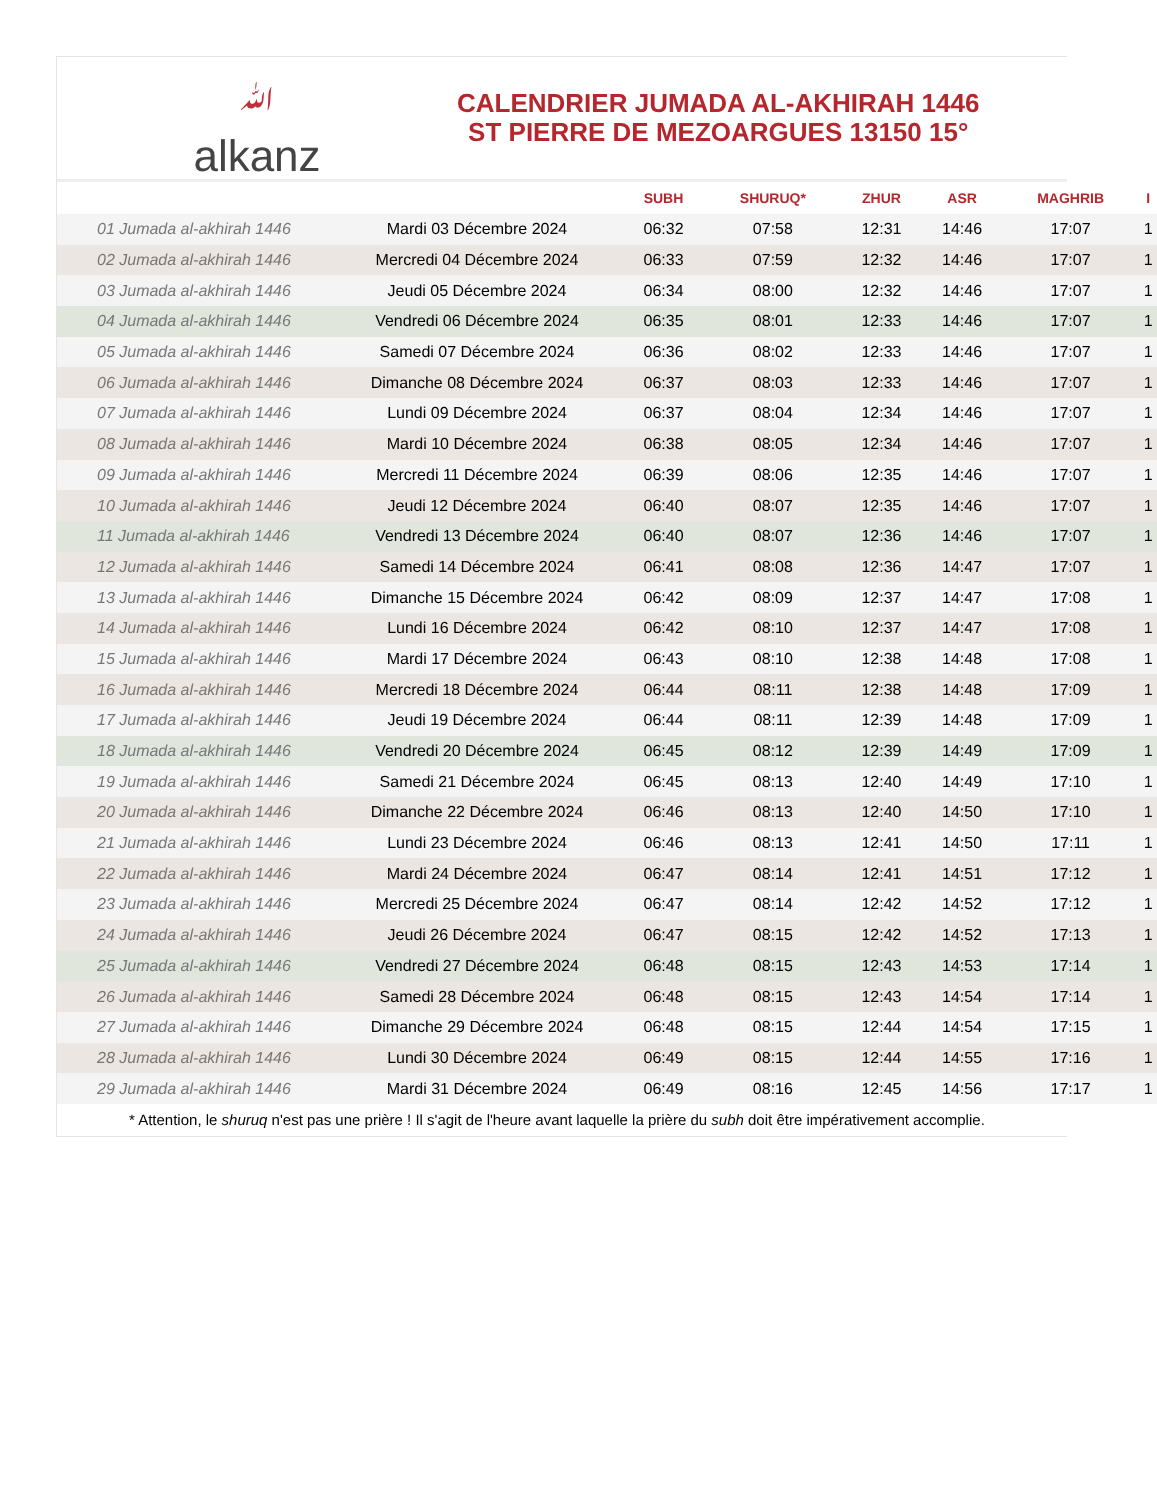ﷲalkanz
CALENDRIER JUMADA AL-AKHIRAH 1446
ST PIERRE DE MEZOARGUES 13150 15°
| | | SUBH | SHURUQ* | ZHUR | ASR | MAGHRIB | I |
| --- | --- | --- | --- | --- | --- | --- | --- |
| 01 Jumada al-akhirah 1446 | Mardi 03 Décembre 2024 | 06:32 | 07:58 | 12:31 | 14:46 | 17:07 | 1 |
| 02 Jumada al-akhirah 1446 | Mercredi 04 Décembre 2024 | 06:33 | 07:59 | 12:32 | 14:46 | 17:07 | 1 |
| 03 Jumada al-akhirah 1446 | Jeudi 05 Décembre 2024 | 06:34 | 08:00 | 12:32 | 14:46 | 17:07 | 1 |
| 04 Jumada al-akhirah 1446 | Vendredi 06 Décembre 2024 | 06:35 | 08:01 | 12:33 | 14:46 | 17:07 | 1 |
| 05 Jumada al-akhirah 1446 | Samedi 07 Décembre 2024 | 06:36 | 08:02 | 12:33 | 14:46 | 17:07 | 1 |
| 06 Jumada al-akhirah 1446 | Dimanche 08 Décembre 2024 | 06:37 | 08:03 | 12:33 | 14:46 | 17:07 | 1 |
| 07 Jumada al-akhirah 1446 | Lundi 09 Décembre 2024 | 06:37 | 08:04 | 12:34 | 14:46 | 17:07 | 1 |
| 08 Jumada al-akhirah 1446 | Mardi 10 Décembre 2024 | 06:38 | 08:05 | 12:34 | 14:46 | 17:07 | 1 |
| 09 Jumada al-akhirah 1446 | Mercredi 11 Décembre 2024 | 06:39 | 08:06 | 12:35 | 14:46 | 17:07 | 1 |
| 10 Jumada al-akhirah 1446 | Jeudi 12 Décembre 2024 | 06:40 | 08:07 | 12:35 | 14:46 | 17:07 | 1 |
| 11 Jumada al-akhirah 1446 | Vendredi 13 Décembre 2024 | 06:40 | 08:07 | 12:36 | 14:46 | 17:07 | 1 |
| 12 Jumada al-akhirah 1446 | Samedi 14 Décembre 2024 | 06:41 | 08:08 | 12:36 | 14:47 | 17:07 | 1 |
| 13 Jumada al-akhirah 1446 | Dimanche 15 Décembre 2024 | 06:42 | 08:09 | 12:37 | 14:47 | 17:08 | 1 |
| 14 Jumada al-akhirah 1446 | Lundi 16 Décembre 2024 | 06:42 | 08:10 | 12:37 | 14:47 | 17:08 | 1 |
| 15 Jumada al-akhirah 1446 | Mardi 17 Décembre 2024 | 06:43 | 08:10 | 12:38 | 14:48 | 17:08 | 1 |
| 16 Jumada al-akhirah 1446 | Mercredi 18 Décembre 2024 | 06:44 | 08:11 | 12:38 | 14:48 | 17:09 | 1 |
| 17 Jumada al-akhirah 1446 | Jeudi 19 Décembre 2024 | 06:44 | 08:11 | 12:39 | 14:48 | 17:09 | 1 |
| 18 Jumada al-akhirah 1446 | Vendredi 20 Décembre 2024 | 06:45 | 08:12 | 12:39 | 14:49 | 17:09 | 1 |
| 19 Jumada al-akhirah 1446 | Samedi 21 Décembre 2024 | 06:45 | 08:13 | 12:40 | 14:49 | 17:10 | 1 |
| 20 Jumada al-akhirah 1446 | Dimanche 22 Décembre 2024 | 06:46 | 08:13 | 12:40 | 14:50 | 17:10 | 1 |
| 21 Jumada al-akhirah 1446 | Lundi 23 Décembre 2024 | 06:46 | 08:13 | 12:41 | 14:50 | 17:11 | 1 |
| 22 Jumada al-akhirah 1446 | Mardi 24 Décembre 2024 | 06:47 | 08:14 | 12:41 | 14:51 | 17:12 | 1 |
| 23 Jumada al-akhirah 1446 | Mercredi 25 Décembre 2024 | 06:47 | 08:14 | 12:42 | 14:52 | 17:12 | 1 |
| 24 Jumada al-akhirah 1446 | Jeudi 26 Décembre 2024 | 06:47 | 08:15 | 12:42 | 14:52 | 17:13 | 1 |
| 25 Jumada al-akhirah 1446 | Vendredi 27 Décembre 2024 | 06:48 | 08:15 | 12:43 | 14:53 | 17:14 | 1 |
| 26 Jumada al-akhirah 1446 | Samedi 28 Décembre 2024 | 06:48 | 08:15 | 12:43 | 14:54 | 17:14 | 1 |
| 27 Jumada al-akhirah 1446 | Dimanche 29 Décembre 2024 | 06:48 | 08:15 | 12:44 | 14:54 | 17:15 | 1 |
| 28 Jumada al-akhirah 1446 | Lundi 30 Décembre 2024 | 06:49 | 08:15 | 12:44 | 14:55 | 17:16 | 1 |
| 29 Jumada al-akhirah 1446 | Mardi 31 Décembre 2024 | 06:49 | 08:16 | 12:45 | 14:56 | 17:17 | 1 |
* Attention, le shuruq n'est pas une prière ! Il s'agit de l'heure avant laquelle la prière du subh doit être impérativement accomplie.